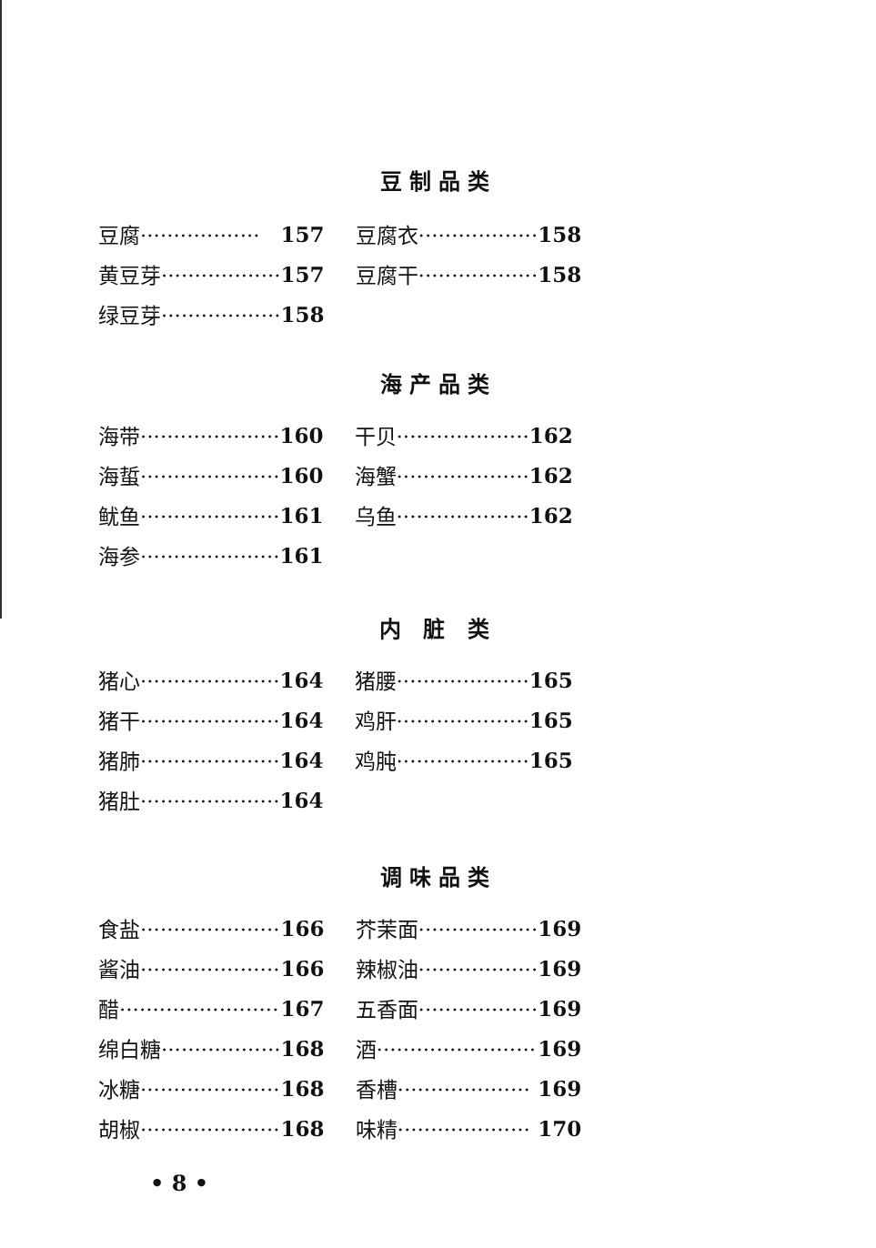豆制品类
| 豆腐·················· | 157 | 豆腐衣·················· | 158 |
| 黄豆芽·················· | 157 | 豆腐干·················· | 158 |
| 绿豆芽·················· | 158 | | |
海产品类
| 海带····················· | 160 | 干贝···················· | 162 |
| 海蜇····················· | 160 | 海蟹···················· | 162 |
| 鱿鱼····················· | 161 | 乌鱼···················· | 162 |
| 海参····················· | 161 | | |
内 脏 类
| 猪心····················· | 164 | 猪腰···················· | 165 |
| 猪干····················· | 164 | 鸡肝···················· | 165 |
| 猪肺····················· | 164 | 鸡肫···················· | 165 |
| 猪肚····················· | 164 | | |
调味品类
| 食盐····················· | 166 | 芥茉面·················· | 169 |
| 酱油····················· | 166 | 辣椒油·················· | 169 |
| 醋························ | 167 | 五香面·················· | 169 |
| 绵白糖·················· | 168 | 酒························ | 169 |
| 冰糖····················· | 168 | 香槽···················· | 169 |
| 胡椒····················· | 168 | 味精···················· | 170 |
• 8 •